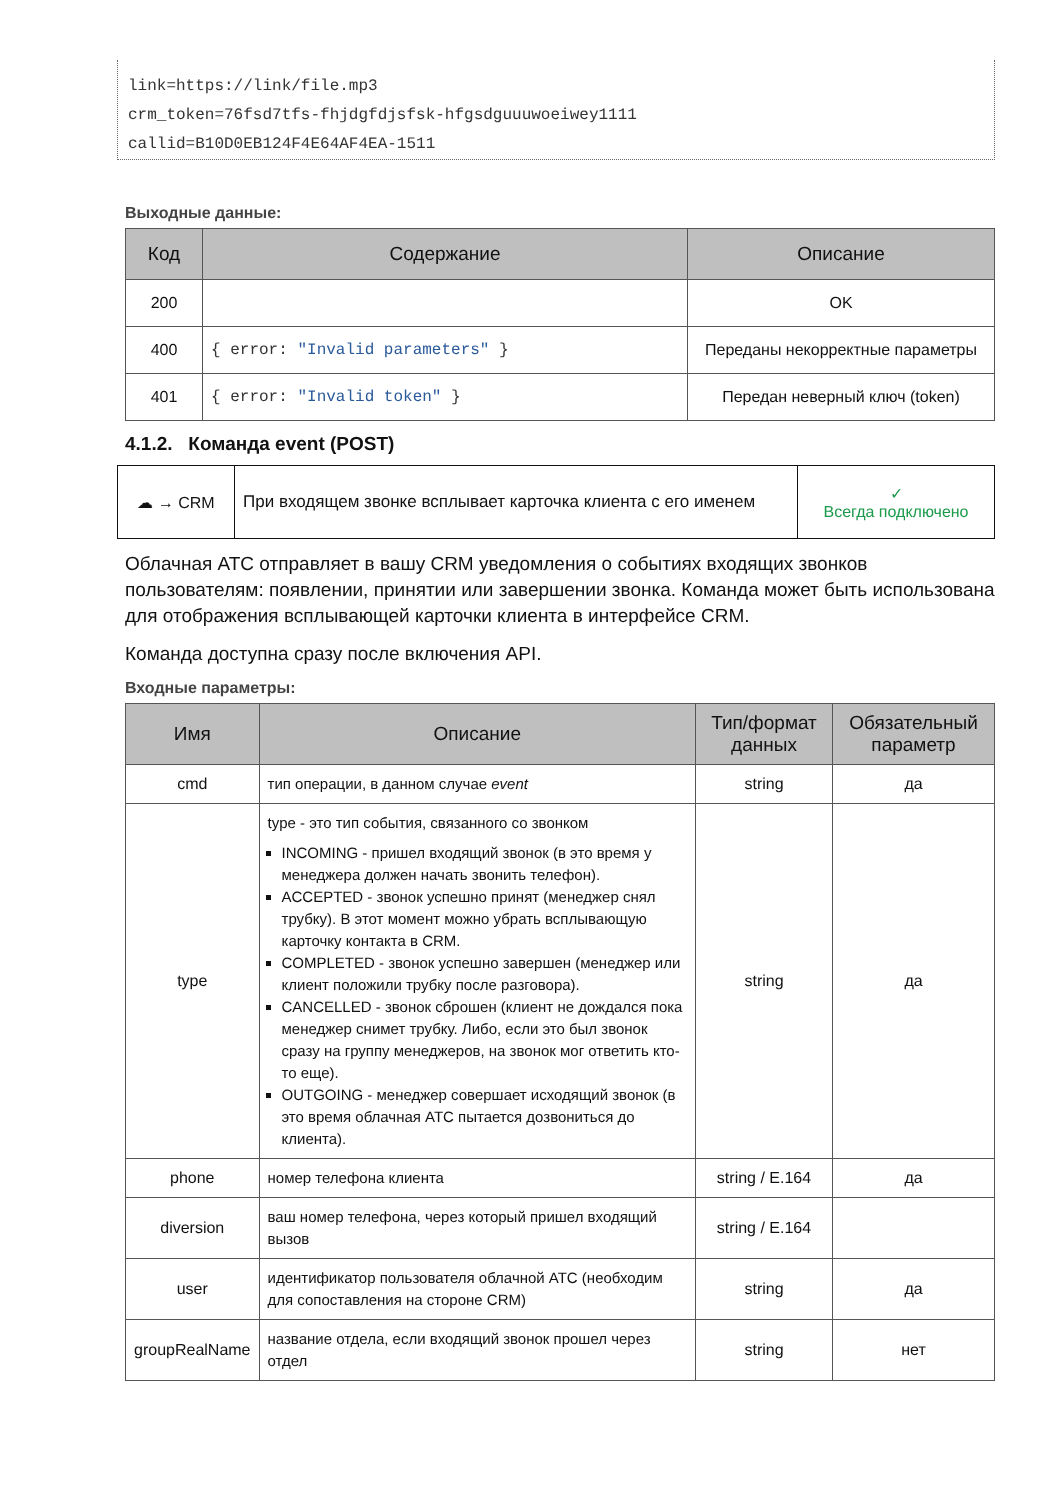link=https://link/file.mp3
crm_token=76fsd7tfs-fhjdgfdjsfsk-hfgsdguuuwoeiwey1111
callid=B10D0EB124F4E64AF4EA-1511
Выходные данные:
| Код | Содержание | Описание |
| --- | --- | --- |
| 200 | | OK |
| 400 | { error: "Invalid parameters" } | Переданы некорректные параметры |
| 401 | { error: "Invalid token" } | Передан неверный ключ (token) |
4.1.2. Команда event (POST)
| ☁ → CRM | При входящем звонке всплывает карточка клиента с его именем | ✓ Всегда подключено |
Облачная АТС отправляет в вашу CRM уведомления о событиях входящих звонков пользователям: появлении, принятии или завершении звонка. Команда может быть использована для отображения всплывающей карточки клиента в интерфейсе CRM.
Команда доступна сразу после включения API.
Входные параметры:
| Имя | Описание | Тип/формат данных | Обязательный параметр |
| --- | --- | --- | --- |
| cmd | тип операции, в данном случае event | string | да |
| type | type - это тип события, связанного со звонком INCOMING - пришел входящий звонок (в это время у менеджера должен начать звонить телефон). ACCEPTED - звонок успешно принят (менеджер снял трубку). В этот момент можно убрать всплывающую карточку контакта в CRM. COMPLETED - звонок успешно завершен (менеджер или клиент положили трубку после разговора). CANCELLED - звонок сброшен (клиент не дождался пока менеджер снимет трубку. Либо, если это был звонок сразу на группу менеджеров, на звонок мог ответить кто-то еще). OUTGOING - менеджер совершает исходящий звонок (в это время облачная АТС пытается дозвониться до клиента). | string | да |
| phone | номер телефона клиента | string / E.164 | да |
| diversion | ваш номер телефона, через который пришел входящий вызов | string / E.164 | |
| user | идентификатор пользователя облачной АТС (необходим для сопоставления на стороне CRM) | string | да |
| groupRealName | название отдела, если входящий звонок прошел через отдел | string | нет |